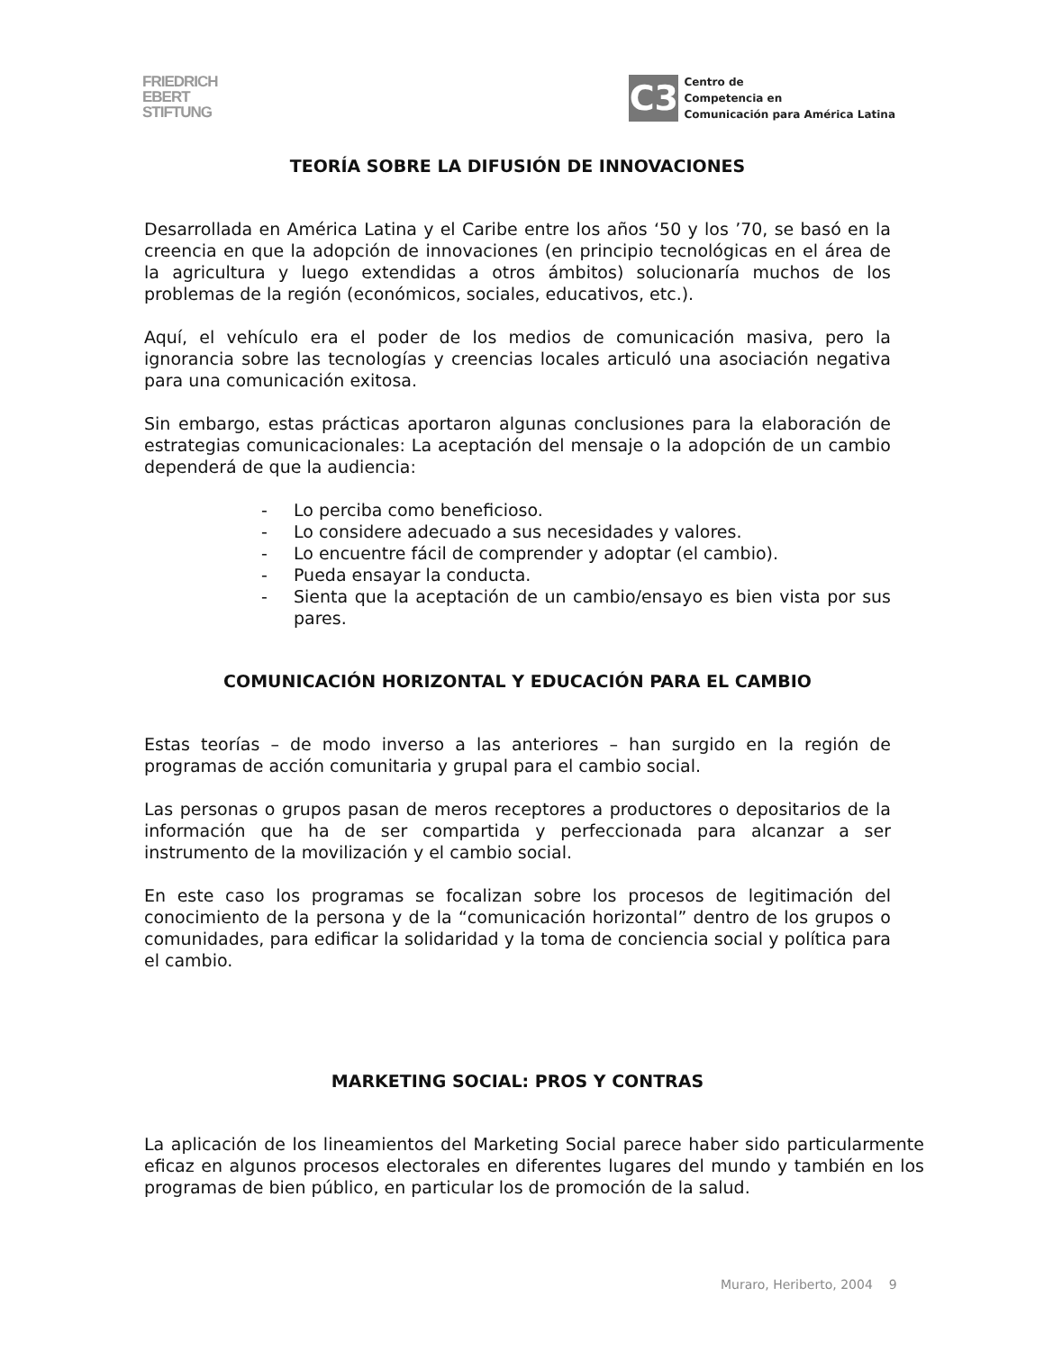FRIEDRICH
EBERT
STIFTUNG
C3
Centro de
Competencia en
Comunicación para América Latina
TEORÍA SOBRE LA DIFUSIÓN DE INNOVACIONES
Desarrollada en América Latina y el Caribe entre los años ‘50 y los ’70, se basó en la creencia en que la adopción de innovaciones (en principio tecnológicas en el área de la agricultura y luego extendidas a otros ámbitos) solucionaría muchos de los problemas de la región (económicos, sociales, educativos, etc.).
Aquí, el vehículo era el poder de los medios de comunicación masiva, pero la ignorancia sobre las tecnologías y creencias locales articuló una asociación negativa para una comunicación exitosa.
Sin embargo, estas prácticas aportaron algunas conclusiones para la elaboración de estrategias comunicacionales: La aceptación del mensaje o la adopción de un cambio dependerá de que la audiencia:
- Lo perciba como beneficioso.
- Lo considere adecuado a sus necesidades y valores.
- Lo encuentre fácil de comprender y adoptar (el cambio).
- Pueda ensayar la conducta.
- Sienta que la aceptación de un cambio/ensayo es bien vista por sus pares.
COMUNICACIÓN HORIZONTAL Y EDUCACIÓN PARA EL CAMBIO
Estas teorías – de modo inverso a las anteriores – han surgido en la región de programas de acción comunitaria y grupal para el cambio social.
Las personas o grupos pasan de meros receptores a productores o depositarios de la información que ha de ser compartida y perfeccionada para alcanzar a ser instrumento de la movilización y el cambio social.
En este caso los programas se focalizan sobre los procesos de legitimación del conocimiento de la persona y de la “comunicación horizontal” dentro de los grupos o comunidades, para edificar la solidaridad y la toma de conciencia social y política para el cambio.
MARKETING SOCIAL: PROS Y CONTRAS
La aplicación de los lineamientos del Marketing Social parece haber sido particularmente eficaz en algunos procesos electorales en diferentes lugares del mundo y también en los programas de bien público, en particular los de promoción de la salud.
Muraro, Heriberto, 2004 9